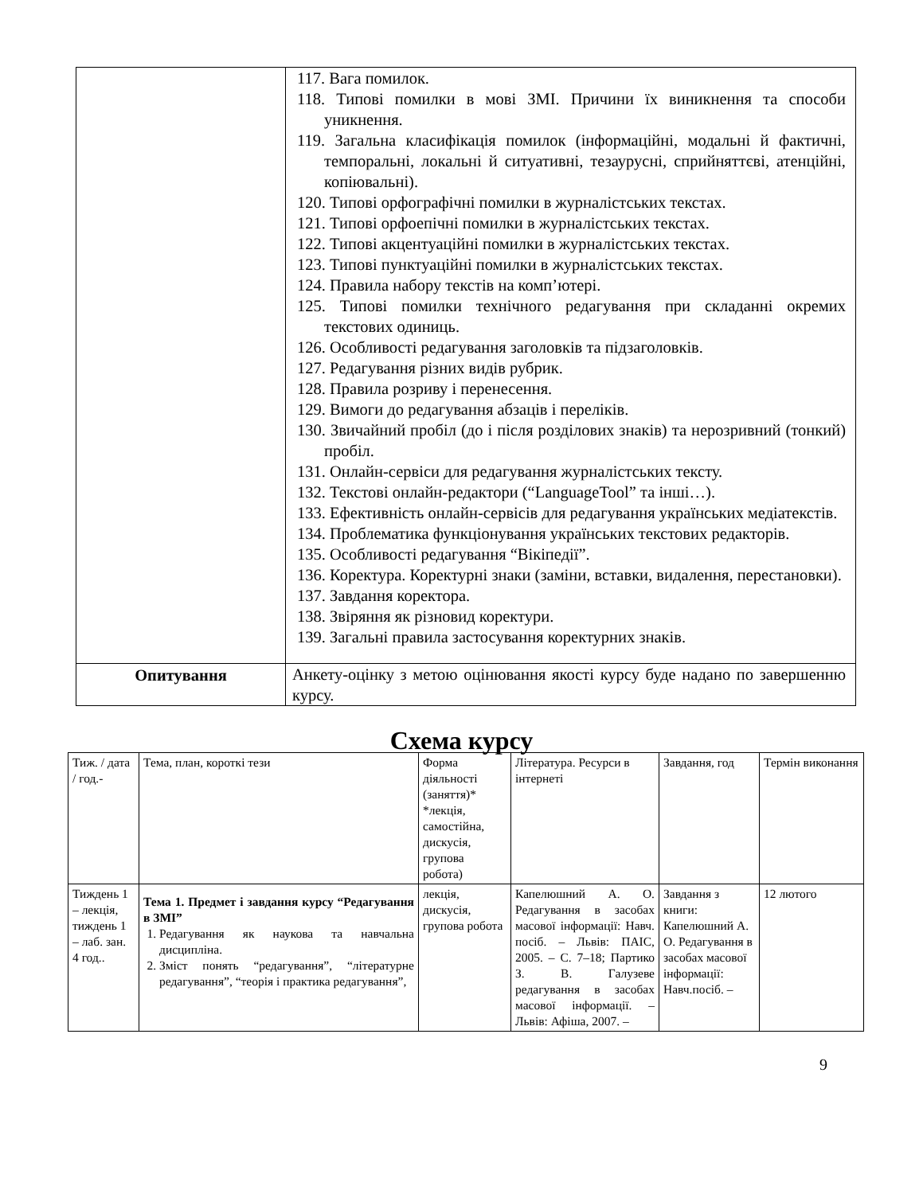| | 117. Вага помилок. 118. Типові помилки в мові ЗМІ. Причини їх виникнення та способи уникнення. 119. Загальна класифікація помилок (інформаційні, модальні й фактичні, темпоральні, локальні й ситуативні, тезаурусні, сприйняттєві, атенційні, копіювальні). 120. Типові орфографічні помилки в журналістських текстах. 121. Типові орфоепічні помилки в журналістських текстах. 122. Типові акцентуаційні помилки в журналістських текстах. 123. Типові пунктуаційні помилки в журналістських текстах. 124. Правила набору текстів на комп’ютері. 125. Типові помилки технічного редагування при складанні окремих текстових одиниць. 126. Особливості редагування заголовків та підзаголовків. 127. Редагування різних видів рубрик. 128. Правила розриву і перенесення. 129. Вимоги до редагування абзаців і переліків. 130. Звичайний пробіл (до і після розділових знаків) та нерозривний (тонкий) пробіл. 131. Онлайн-сервіси для редагування журналістських тексту. 132. Текстові онлайн-редактори (“LanguageTool” та інші…). 133. Ефективність онлайн-сервісів для редагування українських медіатекстів. 134. Проблематика функціонування українських текстових редакторів. 135. Особливості редагування “Вікіпедії”. 136. Коректура. Коректурні знаки (заміни, вставки, видалення, перестановки). 137. Завдання коректора. 138. Звіряння як різновид коректури. 139. Загальні правила застосування коректурних знаків. |
| Опитування | Анкету-оцінку з метою оцінювання якості курсу буде надано по завершенню курсу. |
Схема курсу
| Тиж. / дата / год.- | Тема, план, короткі тези | Форма діяльності (заняття)* *лекція, самостійна, дискусія, групова робота) | Література. Ресурси в інтернеті | Завдання, год | Термін виконання |
| Тиждень 1 – лекція, тиждень 1 – лаб. зан. 4 год.. | Тема 1. Предмет і завдання курсу “Редагування в ЗМІ” 1. Редагування як наукова та навчальна дисципліна. 2. Зміст понять “редагування”, “літературне редагування”, “теорія і практика редагування”, | лекція, дискусія, групова робота | Капелюшний А. О. Редагування в засобах масової інформації: Навч. посіб. – Львів: ПАІС, 2005. – С. 7–18; Партико З. В. Галузеве редагування в засобах масової інформації. – Львів: Афіша, 2007. – | Завдання з книги: Капелюшний А. О. Редагування в засобах масової інформації: Навч.посіб. – | 12 лютого |
9